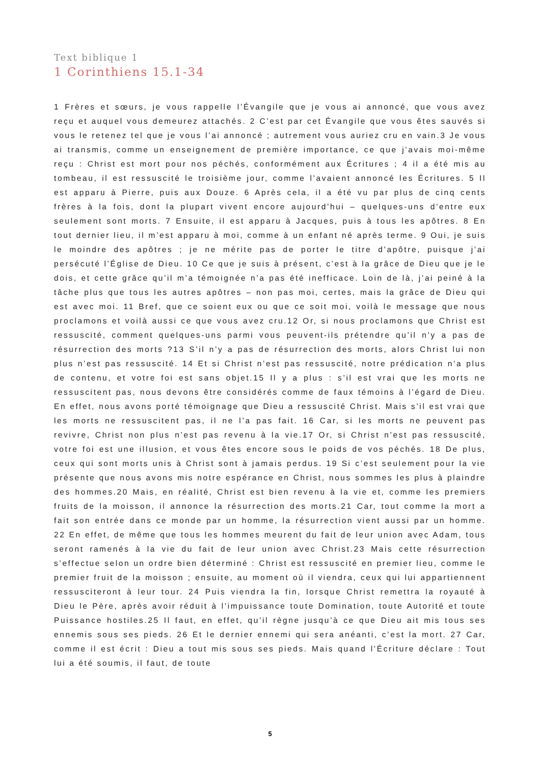Text biblique 1
1 Corinthiens 15.1-34
1 Frères et sœurs, je vous rappelle l’Évangile que je vous ai annoncé, que vous avez reçu et auquel vous demeurez attachés. 2 C’est par cet Évangile que vous êtes sauvés si vous le retenez tel que je vous l’ai annoncé ; autrement vous auriez cru en vain.3 Je vous ai transmis, comme un enseignement de première importance, ce que j’avais moi-même reçu : Christ est mort pour nos péchés, conformément aux Écritures ; 4 il a été mis au tombeau, il est ressuscité le troisième jour, comme l’avaient annoncé les Écritures. 5 Il est apparu à Pierre, puis aux Douze. 6 Après cela, il a été vu par plus de cinq cents frères à la fois, dont la plupart vivent encore aujourd’hui – quelques-uns d’entre eux seulement sont morts. 7 Ensuite, il est apparu à Jacques, puis à tous les apôtres. 8 En tout dernier lieu, il m’est apparu à moi, comme à un enfant né après terme. 9 Oui, je suis le moindre des apôtres ; je ne mérite pas de porter le titre d’apôtre, puisque j’ai persécuté l’Église de Dieu. 10 Ce que je suis à présent, c’est à la grâce de Dieu que je le dois, et cette grâce qu’il m’a témoignée n’a pas été inefficace. Loin de là, j’ai peiné à la tâche plus que tous les autres apôtres – non pas moi, certes, mais la grâce de Dieu qui est avec moi. 11 Bref, que ce soient eux ou que ce soit moi, voilà le message que nous proclamons et voilà aussi ce que vous avez cru.12 Or, si nous proclamons que Christ est ressuscité, comment quelques-uns parmi vous peuvent-ils prétendre qu’il n’y a pas de résurrection des morts ?13 S’il n’y a pas de résurrection des morts, alors Christ lui non plus n’est pas ressuscité. 14 Et si Christ n’est pas ressuscité, notre prédication n’a plus de contenu, et votre foi est sans objet.15 Il y a plus : s’il est vrai que les morts ne ressuscitent pas, nous devons être considérés comme de faux témoins à l’égard de Dieu. En effet, nous avons porté témoignage que Dieu a ressuscité Christ. Mais s’il est vrai que les morts ne ressuscitent pas, il ne l’a pas fait. 16 Car, si les morts ne peuvent pas revivre, Christ non plus n’est pas revenu à la vie.17 Or, si Christ n’est pas ressuscité, votre foi est une illusion, et vous êtes encore sous le poids de vos péchés. 18 De plus, ceux qui sont morts unis à Christ sont à jamais perdus. 19 Si c’est seulement pour la vie présente que nous avons mis notre espérance en Christ, nous sommes les plus à plaindre des hommes.20 Mais, en réalité, Christ est bien revenu à la vie et, comme les premiers fruits de la moisson, il annonce la résurrection des morts.21 Car, tout comme la mort a fait son entrée dans ce monde par un homme, la résurrection vient aussi par un homme. 22 En effet, de même que tous les hommes meurent du fait de leur union avec Adam, tous seront ramenés à la vie du fait de leur union avec Christ.23 Mais cette résurrection s’effectue selon un ordre bien déterminé : Christ est ressuscité en premier lieu, comme le premier fruit de la moisson ; ensuite, au moment où il viendra, ceux qui lui appartiennent ressusciteront à leur tour. 24 Puis viendra la fin, lorsque Christ remettra la royauté à Dieu le Père, après avoir réduit à l’impuissance toute Domination, toute Autorité et toute Puissance hostiles.25 Il faut, en effet, qu’il règne jusqu’à ce que Dieu ait mis tous ses ennemis sous ses pieds. 26 Et le dernier ennemi qui sera anéanti, c’est la mort. 27 Car, comme il est écrit : Dieu a tout mis sous ses pieds. Mais quand l’Écriture déclare : Tout lui a été soumis, il faut, de toute
5